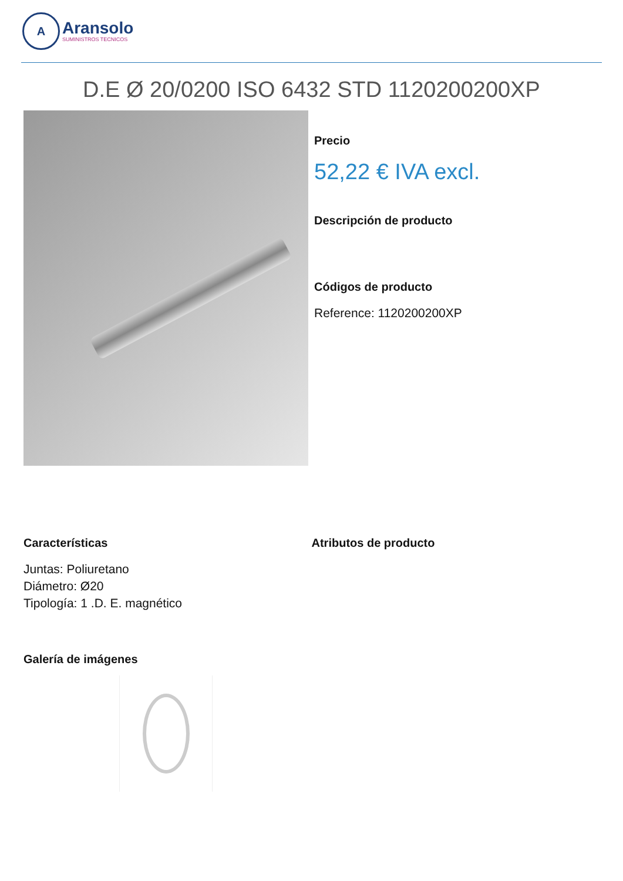A
Aransolo
SUMINISTROS TECNICOS
D.E Ø 20/0200 ISO 6432 STD 1120200200XP
Precio
52,22 € IVA excl.
Descripción de producto
Códigos de producto
Reference: 1120200200XP
Características
Juntas: Poliuretano
Diámetro: Ø20
Tipología: 1 .D. E. magnético
Atributos de producto
Galería de imágenes